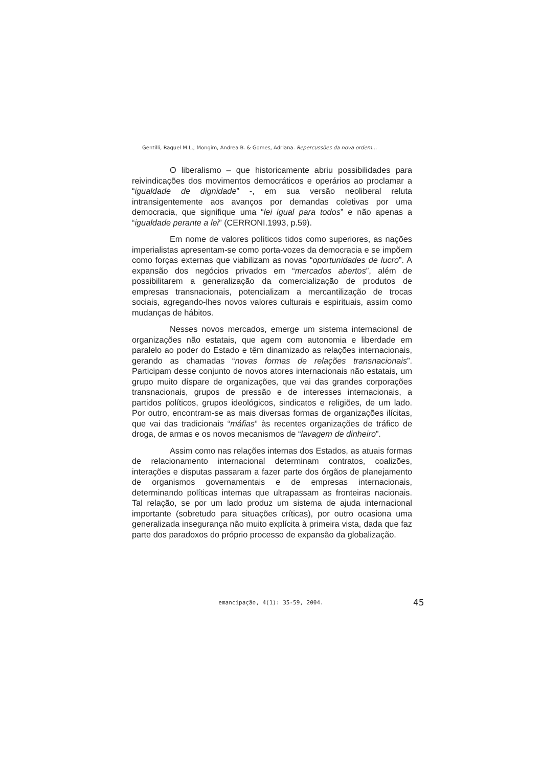Gentilli, Raquel M.L.; Mongim, Andrea B. & Gomes, Adriana. Repercussões da nova ordem...
O liberalismo – que historicamente abriu possibilidades para reivindicações dos movimentos democráticos e operários ao proclamar a “igualdade de dignidade” -, em sua versão neoliberal reluta intransigentemente aos avanços por demandas coletivas por uma democracia, que signifique uma “lei igual para todos” e não apenas a “igualdade perante a lei” (CERRONI.1993, p.59).
Em nome de valores políticos tidos como superiores, as nações imperialistas apresentam-se como porta-vozes da democracia e se impõem como forças externas que viabilizam as novas “oportunidades de lucro”. A expansão dos negócios privados em “mercados abertos”, além de possibilitarem a generalização da comercialização de produtos de empresas transnacionais, potencializam a mercantilização de trocas sociais, agregando-lhes novos valores culturais e espirituais, assim como mudanças de hábitos.
Nesses novos mercados, emerge um sistema internacional de organizações não estatais, que agem com autonomia e liberdade em paralelo ao poder do Estado e têm dinamizado as relações internacionais, gerando as chamadas “novas formas de relações transnacionais”. Participam desse conjunto de novos atores internacionais não estatais, um grupo muito díspare de organizações, que vai das grandes corporações transnacionais, grupos de pressão e de interesses internacionais, a partidos políticos, grupos ideológicos, sindicatos e religiões, de um lado. Por outro, encontram-se as mais diversas formas de organizações ilícitas, que vai das tradicionais “máfias” às recentes organizações de tráfico de droga, de armas e os novos mecanismos de “lavagem de dinheiro”.
Assim como nas relações internas dos Estados, as atuais formas de relacionamento internacional determinam contratos, coalizões, interações e disputas passaram a fazer parte dos órgãos de planejamento de organismos governamentais e de empresas internacionais, determinando políticas internas que ultrapassam as fronteiras nacionais. Tal relação, se por um lado produz um sistema de ajuda internacional importante (sobretudo para situações críticas), por outro ocasiona uma generalizada insegurança não muito explícita à primeira vista, dada que faz parte dos paradoxos do próprio processo de expansão da globalização.
emancipação, 4(1): 35-59, 2004. 45